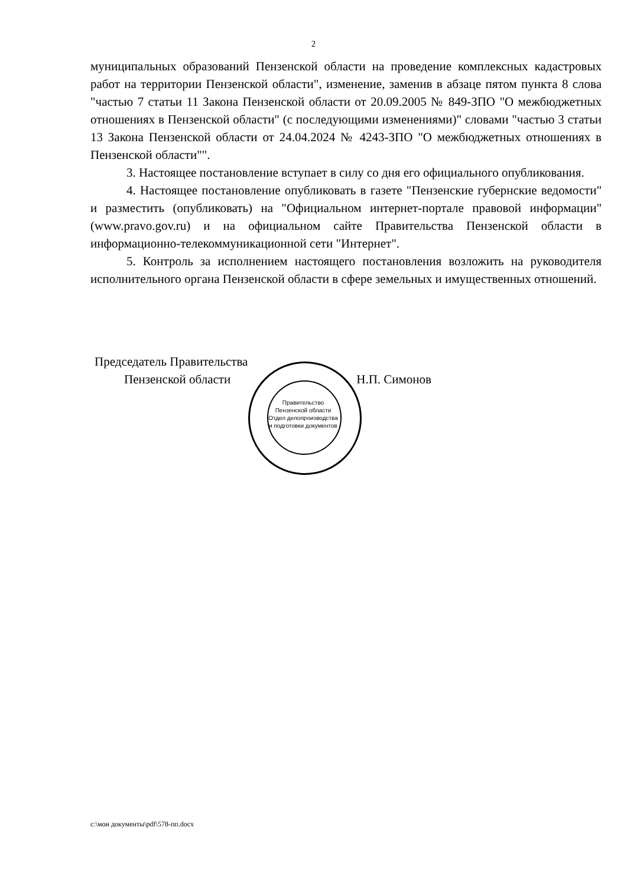2
муниципальных образований Пензенской области на проведение комплексных кадастровых работ на территории Пензенской области", изменение, заменив в абзаце пятом пункта 8 слова "частью 7 статьи 11 Закона Пензенской области от 20.09.2005 № 849-ЗПО "О межбюджетных отношениях в Пензенской области" (с последующими изменениями)" словами "частью 3 статьи 13 Закона Пензенской области от 24.04.2024 № 4243-ЗПО "О межбюджетных отношениях в Пензенской области"".
3. Настоящее постановление вступает в силу со дня его официального опубликования.
4. Настоящее постановление опубликовать в газете "Пензенские губернские ведомости" и разместить (опубликовать) на "Официальном интернет-портале правовой информации" (www.pravo.gov.ru) и на официальном сайте Правительства Пензенской области в информационно-телекоммуникационной сети "Интернет".
5. Контроль за исполнением настоящего постановления возложить на руководителя исполнительного органа Пензенской области в сфере земельных и имущественных отношений.
Председатель Правительства
Пензенской области Н.П. Симонов
Правительство Пензенской области
Отдел делопроизводства и подготовки документов
c:\мои документы\pdf\578-пп.docx